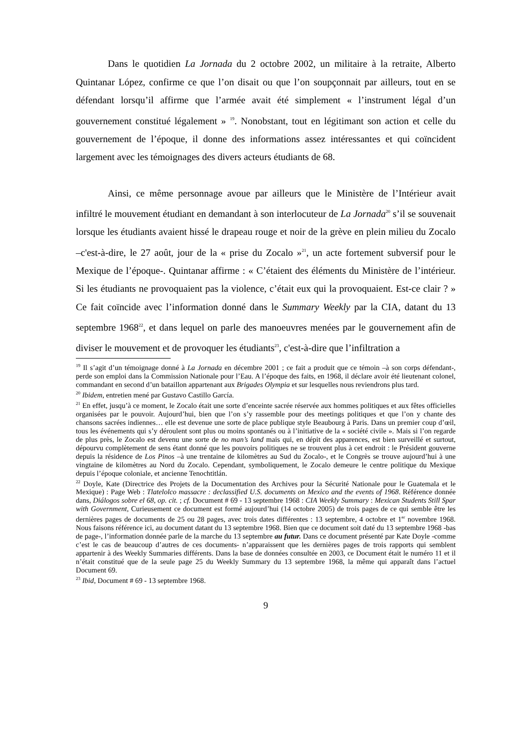Dans le quotidien La Jornada du 2 octobre 2002, un militaire à la retraite, Alberto Quintanar López, confirme ce que l’on disait ou que l’on soupçonnait par ailleurs, tout en se défendant lorsqu’il affirme que l’armée avait été simplement « l’instrument légal d’un gouvernement constitué légalement » <sup>19</sup>. Nonobstant, tout en légitimant son action et celle du gouvernement de l’époque, il donne des informations assez intéressantes et qui coïncident largement avec les témoignages des divers acteurs étudiants de 68.
Ainsi, ce même personnage avoue par ailleurs que le Ministère de l’Intérieur avait infiltré le mouvement étudiant en demandant à son interlocuteur de La Jornada<sup>20</sup> s’il se souvenait lorsque les étudiants avaient hissé le drapeau rouge et noir de la grève en plein milieu du Zocalo –c'est-à-dire, le 27 août, jour de la « prise du Zocalo »<sup>21</sup>, un acte fortement subversif pour le Mexique de l’époque-. Quintanar affirme : « C’étaient des éléments du Ministère de l’intérieur. Si les étudiants ne provoquaient pas la violence, c’était eux qui la provoquaient. Est-ce clair ? » Ce fait coïncide avec l’information donné dans le Summary Weekly par la CIA, datant du 13 septembre 1968<sup>22</sup>, et dans lequel on parle des manoeuvres menées par le gouvernement afin de diviser le mouvement et de provoquer les étudiants<sup>23</sup>, c'est-à-dire que l’infiltration a
<sup>19</sup> Il s’agit d’un témoignage donné à La Jornada en décembre 2001 ; ce fait a produit que ce témoin –à son corps défendant-, perde son emploi dans la Commission Nationale pour l’Eau. A l’époque des faits, en 1968, il déclare avoir été lieutenant colonel, commandant en second d’un bataillon appartenant aux Brigades Olympia et sur lesquelles nous reviendrons plus tard.
<sup>20</sup> Ibidem, entretien mené par Gustavo Castillo García.
<sup>21</sup> En effet, jusqu’à ce moment, le Zocalo était une sorte d’enceinte sacrée réservée aux hommes politiques et aux fêtes officielles organisées par le pouvoir. Aujourd’hui, bien que l’on s’y rassemble pour des meetings politiques et que l’on y chante des chansons sacrées indiennes… elle est devenue une sorte de place publique style Beaubourg à Paris. Dans un premier coup d’œil, tous les événements qui s’y déroulent sont plus ou moins spontanés ou à l’initiative de la « société civile ». Mais si l’on regarde de plus près, le Zocalo est devenu une sorte de no man’s land mais qui, en dépit des apparences, est bien surveillé et surtout, dépourvu complètement de sens étant donné que les pouvoirs politiques ne se trouvent plus à cet endroit : le Président gouverne depuis la résidence de Los Pinos –à une trentaine de kilomètres au Sud du Zocalo-, et le Congrès se trouve aujourd’hui à une vingtaine de kilomètres au Nord du Zocalo. Cependant, symboliquement, le Zocalo demeure le centre politique du Mexique depuis l’époque coloniale, et ancienne Tenochtitlán.
<sup>22</sup> Doyle, Kate (Directrice des Projets de la Documentation des Archives pour la Sécurité Nationale pour le Guatemala et le Mexique) : Page Web : Tlatelolco massacre : declassified U.S. documents on Mexico and the events of 1968. Référence donnée dans, Diálogos sobre el 68, op. cit. ; cf. Document # 69 - 13 septembre 1968 : CIA Weekly Summary : Mexican Students Still Spar with Government, Curieusement ce document est formé aujourd’hui (14 octobre 2005) de trois pages de ce qui semble être les dernières pages de documents de 25 ou 28 pages, avec trois dates différentes : 13 septembre, 4 octobre et 1<sup>er</sup> novembre 1968. Nous faisons référence ici, au document datant du 13 septembre 1968. Bien que ce document soit daté du 13 septembre 1968 -bas de page-, l’information donnée parle de la marche du 13 septembre au futur. Dans ce document présenté par Kate Doyle -comme c’est le cas de beaucoup d’autres de ces documents- n’apparaissent que les dernières pages de trois rapports qui semblent appartenir à des Weekly Summaries différents. Dans la base de données consultée en 2003, ce Document était le numéro 11 et il n’était constitué que de la seule page 25 du Weekly Summary du 13 septembre 1968, la même qui apparaît dans l’actuel Document 69.
<sup>23</sup> Ibid, Document # 69 - 13 septembre 1968.
9